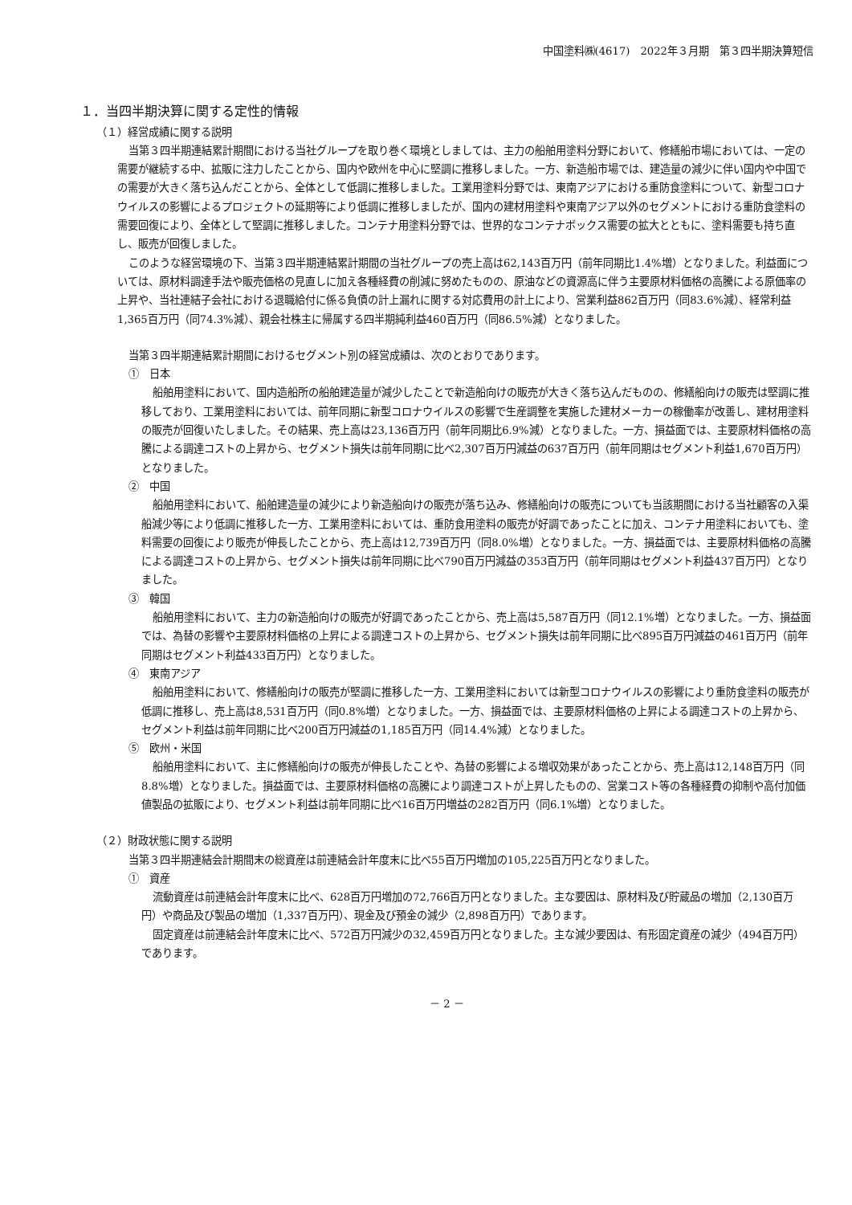中国塗料㈱(4617)　2022年３月期　第３四半期決算短信
１．当四半期決算に関する定性的情報
（１）経営成績に関する説明
当第３四半期連結累計期間における当社グループを取り巻く環境としましては、主力の船舶用塗料分野において、修繕船市場においては、一定の需要が継続する中、拡販に注力したことから、国内や欧州を中心に堅調に推移しました。一方、新造船市場では、建造量の減少に伴い国内や中国での需要が大きく落ち込んだことから、全体として低調に推移しました。工業用塗料分野では、東南アジアにおける重防食塗料について、新型コロナウイルスの影響によるプロジェクトの延期等により低調に推移しましたが、国内の建材用塗料や東南アジア以外のセグメントにおける重防食塗料の需要回復により、全体として堅調に推移しました。コンテナ用塗料分野では、世界的なコンテナボックス需要の拡大とともに、塗料需要も持ち直し、販売が回復しました。
このような経営環境の下、当第３四半期連結累計期間の当社グループの売上高は62,143百万円（前年同期比1.4%増）となりました。利益面については、原材料調達手法や販売価格の見直しに加え各種経費の削減に努めたものの、原油などの資源高に伴う主要原材料価格の高騰による原価率の上昇や、当社連結子会社における退職給付に係る負債の計上漏れに関する対応費用の計上により、営業利益862百万円（同83.6%減）、経常利益1,365百万円（同74.3%減）、親会社株主に帰属する四半期純利益460百万円（同86.5%減）となりました。
当第３四半期連結累計期間におけるセグメント別の経営成績は、次のとおりであります。
①　日本
船舶用塗料において、国内造船所の船舶建造量が減少したことで新造船向けの販売が大きく落ち込んだものの、修繕船向けの販売は堅調に推移しており、工業用塗料においては、前年同期に新型コロナウイルスの影響で生産調整を実施した建材メーカーの稼働率が改善し、建材用塗料の販売が回復いたしました。その結果、売上高は23,136百万円（前年同期比6.9%減）となりました。一方、損益面では、主要原材料価格の高騰による調達コストの上昇から、セグメント損失は前年同期に比べ2,307百万円減益の637百万円（前年同期はセグメント利益1,670百万円）となりました。
②　中国
船舶用塗料において、船舶建造量の減少により新造船向けの販売が落ち込み、修繕船向けの販売についても当該期間における当社顧客の入渠船減少等により低調に推移した一方、工業用塗料においては、重防食用塗料の販売が好調であったことに加え、コンテナ用塗料においても、塗料需要の回復により販売が伸長したことから、売上高は12,739百万円（同8.0%増）となりました。一方、損益面では、主要原材料価格の高騰による調達コストの上昇から、セグメント損失は前年同期に比べ790百万円減益の353百万円（前年同期はセグメント利益437百万円）となりました。
③　韓国
船舶用塗料において、主力の新造船向けの販売が好調であったことから、売上高は5,587百万円（同12.1%増）となりました。一方、損益面では、為替の影響や主要原材料価格の上昇による調達コストの上昇から、セグメント損失は前年同期に比べ895百万円減益の461百万円（前年同期はセグメント利益433百万円）となりました。
④　東南アジア
船舶用塗料において、修繕船向けの販売が堅調に推移した一方、工業用塗料においては新型コロナウイルスの影響により重防食塗料の販売が低調に推移し、売上高は8,531百万円（同0.8%増）となりました。一方、損益面では、主要原材料価格の上昇による調達コストの上昇から、セグメント利益は前年同期に比べ200百万円減益の1,185百万円（同14.4%減）となりました。
⑤　欧州・米国
船舶用塗料において、主に修繕船向けの販売が伸長したことや、為替の影響による増収効果があったことから、売上高は12,148百万円（同8.8%増）となりました。損益面では、主要原材料価格の高騰により調達コストが上昇したものの、営業コスト等の各種経費の抑制や高付加価値製品の拡販により、セグメント利益は前年同期に比べ16百万円増益の282百万円（同6.1%増）となりました。
（２）財政状態に関する説明
当第３四半期連結会計期間末の総資産は前連結会計年度末に比べ55百万円増加の105,225百万円となりました。
①　資産
流動資産は前連結会計年度末に比べ、628百万円増加の72,766百万円となりました。主な要因は、原材料及び貯蔵品の増加（2,130百万円）や商品及び製品の増加（1,337百万円）、現金及び預金の減少（2,898百万円）であります。
固定資産は前連結会計年度末に比べ、572百万円減少の32,459百万円となりました。主な減少要因は、有形固定資産の減少（494百万円）であります。
－ 2 －